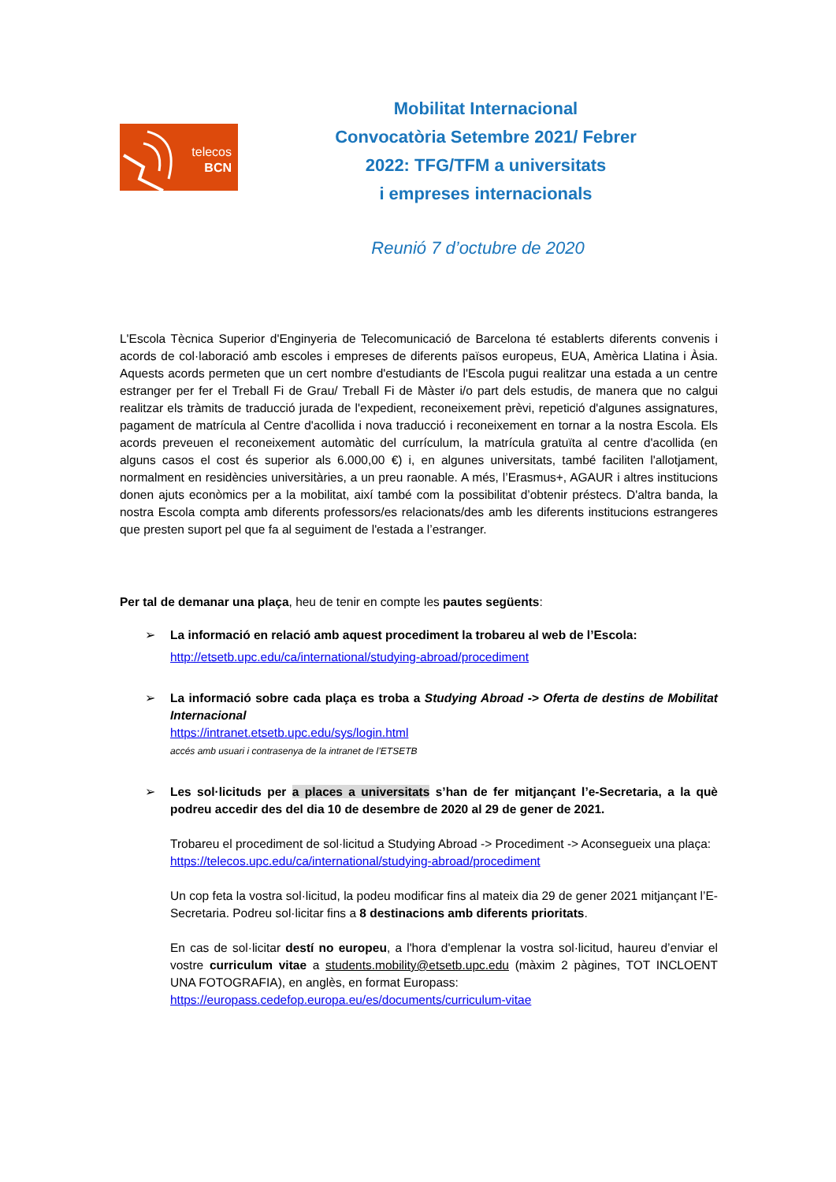telecos
BCN
Mobilitat Internacional
Convocatòria Setembre 2021/ Febrer
2022: TFG/TFM a universitats
i empreses internacionals
Reunió 7 d’octubre de 2020
L'Escola Tècnica Superior d'Enginyeria de Telecomunicació de Barcelona té establerts diferents convenis i acords de col·laboració amb escoles i empreses de diferents països europeus, EUA, Amèrica Llatina i Àsia. Aquests acords permeten que un cert nombre d'estudiants de l'Escola pugui realitzar una estada a un centre estranger per fer el Treball Fi de Grau/ Treball Fi de Màster i/o part dels estudis, de manera que no calgui realitzar els tràmits de traducció jurada de l'expedient, reconeixement prèvi, repetició d'algunes assignatures, pagament de matrícula al Centre d'acollida i nova traducció i reconeixement en tornar a la nostra Escola. Els acords preveuen el reconeixement automàtic del currículum, la matrícula gratuïta al centre d'acollida (en alguns casos el cost és superior als 6.000,00 €) i, en algunes universitats, també faciliten l'allotjament, normalment en residències universitàries, a un preu raonable. A més, l’Erasmus+, AGAUR i altres institucions donen ajuts econòmics per a la mobilitat, així també com la possibilitat d’obtenir préstecs. D'altra banda, la nostra Escola compta amb diferents professors/es relacionats/des amb les diferents institucions estrangeres que presten suport pel que fa al seguiment de l'estada a l’estranger.
Per tal de demanar una plaça, heu de tenir en compte les pautes següents:
➢ La informació en relació amb aquest procediment la trobareu al web de l’Escola:
http://etsetb.upc.edu/ca/international/studying-abroad/procediment
➢
La informació sobre cada plaça es troba a Studying Abroad -> Oferta de destins de Mobilitat Internacional
https://intranet.etsetb.upc.edu/sys/login.html
accés amb usuari i contrasenya de la intranet de l’ETSETB
➢
Les sol·licituds per a places a universitats s’han de fer mitjançant l’e-Secretaria, a la què podreu accedir des del dia 10 de desembre de 2020 al 29 de gener de 2021.
Trobareu el procediment de sol·licitud a Studying Abroad -> Procediment -> Aconsegueix una plaça:
https://telecos.upc.edu/ca/international/studying-abroad/procediment
Un cop feta la vostra sol·licitud, la podeu modificar fins al mateix dia 29 de gener 2021 mitjançant l’E-Secretaria. Podreu sol·licitar fins a 8 destinacions amb diferents prioritats.
En cas de sol·licitar destí no europeu, a l'hora d'emplenar la vostra sol·licitud, haureu d’enviar el vostre curriculum vitae a students.mobility@etsetb.upc.edu (màxim 2 pàgines, TOT INCLOENT UNA FOTOGRAFIA), en anglès, en format Europass:
https://europass.cedefop.europa.eu/es/documents/curriculum-vitae